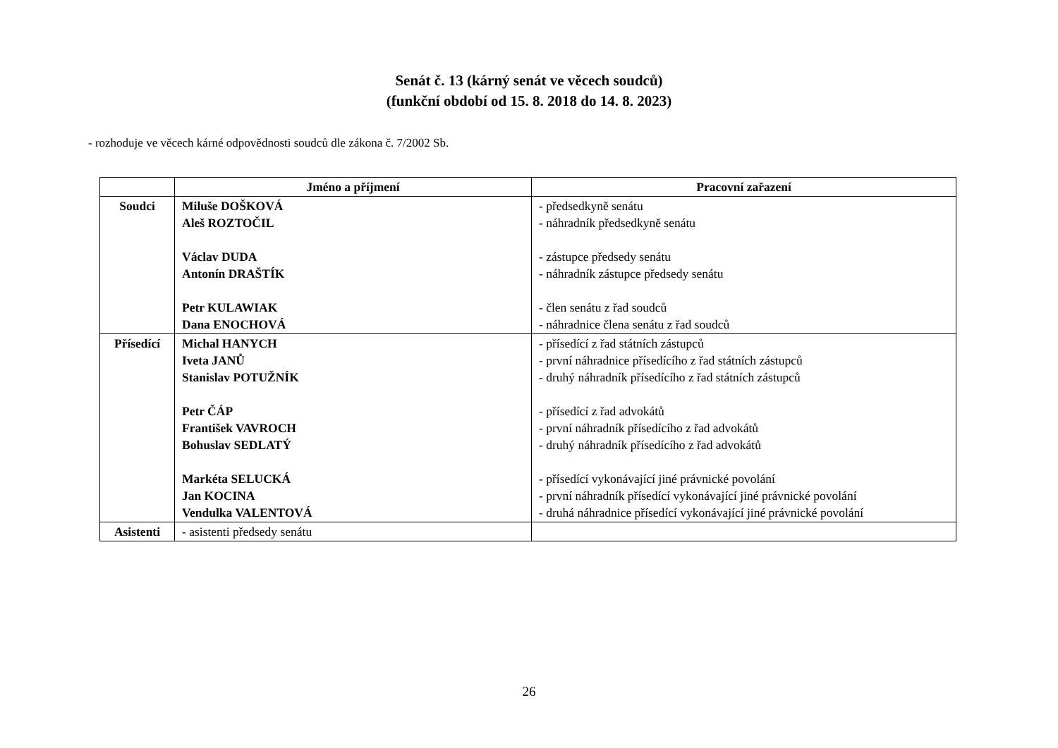Senát č. 13 (kárný senát ve věcech soudců)
(funkční období od 15. 8. 2018 do 14. 8. 2023)
- rozhoduje ve věcech kárné odpovědnosti soudců dle zákona č. 7/2002 Sb.
| | Jméno a příjmení | Pracovní zařazení |
| --- | --- | --- |
| Soudci | Miluše DOŠKOVÁ Aleš ROZTOČIL Václav DUDA Antonín DRAŠTÍK Petr KULAWIAK Dana ENOCHOVÁ | - předsedkyně senátu - náhradník předsedkyně senátu - zástupce předsedy senátu - náhradník zástupce předsedy senátu - člen senátu z řad soudců - náhradnice člena senátu z řad soudců |
| Přísedící | Michal HANYCH Iveta JANŮ Stanislav POTUŽNÍK Petr ČÁP František VAVROCH Bohuslav SEDLATÝ Markéta SELUCKÁ Jan KOCINA Vendulka VALENTOVÁ | - přísedící z řad státních zástupců - první náhradnice přísedícího z řad státních zástupců - druhý náhradník přísedícího z řad státních zástupců - přísedící z řad advokátů - první náhradník přísedícího z řad advokátů - druhý náhradník přísedícího z řad advokátů - přísedící vykonávající jiné právnické povolání - první náhradník přísedící vykonávající jiné právnické povolání - druhá náhradnice přísedící vykonávající jiné právnické povolání |
| Asistenti | - asistenti předsedy senátu | |
26